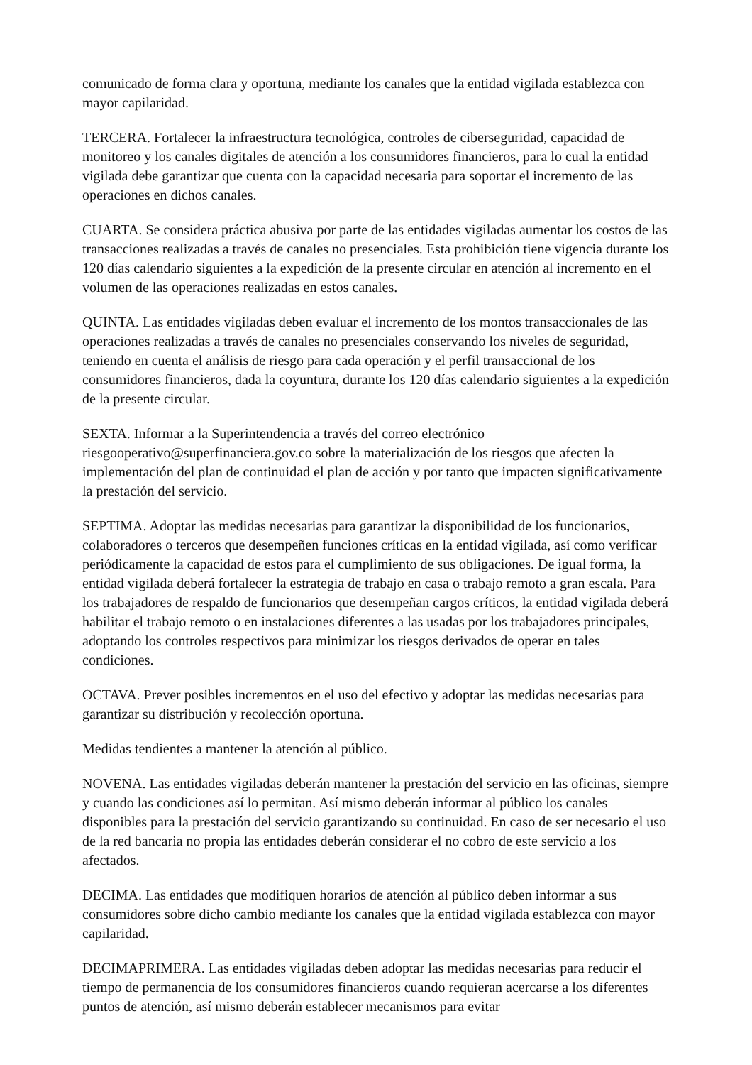comunicado de forma clara y oportuna, mediante los canales que la entidad vigilada establezca con mayor capilaridad.
TERCERA. Fortalecer la infraestructura tecnológica, controles de ciberseguridad, capacidad de monitoreo y los canales digitales de atención a los consumidores financieros, para lo cual la entidad vigilada debe garantizar que cuenta con la capacidad necesaria para soportar el incremento de las operaciones en dichos canales.
CUARTA. Se considera práctica abusiva por parte de las entidades vigiladas aumentar los costos de las transacciones realizadas a través de canales no presenciales. Esta prohibición tiene vigencia durante los 120 días calendario siguientes a la expedición de la presente circular en atención al incremento en el volumen de las operaciones realizadas en estos canales.
QUINTA. Las entidades vigiladas deben evaluar el incremento de los montos transaccionales de las operaciones realizadas a través de canales no presenciales conservando los niveles de seguridad, teniendo en cuenta el análisis de riesgo para cada operación y el perfil transaccional de los consumidores financieros, dada la coyuntura, durante los 120 días calendario siguientes a la expedición de la presente circular.
SEXTA. Informar a la Superintendencia a través del correo electrónico riesgooperativo@superfinanciera.gov.co sobre la materialización de los riesgos que afecten la implementación del plan de continuidad el plan de acción y por tanto que impacten significativamente la prestación del servicio.
SEPTIMA. Adoptar las medidas necesarias para garantizar la disponibilidad de los funcionarios, colaboradores o terceros que desempeñen funciones críticas en la entidad vigilada, así como verificar periódicamente la capacidad de estos para el cumplimiento de sus obligaciones. De igual forma, la entidad vigilada deberá fortalecer la estrategia de trabajo en casa o trabajo remoto a gran escala. Para los trabajadores de respaldo de funcionarios que desempeñan cargos críticos, la entidad vigilada deberá habilitar el trabajo remoto o en instalaciones diferentes a las usadas por los trabajadores principales, adoptando los controles respectivos para minimizar los riesgos derivados de operar en tales condiciones.
OCTAVA. Prever posibles incrementos en el uso del efectivo y adoptar las medidas necesarias para garantizar su distribución y recolección oportuna.
Medidas tendientes a mantener la atención al público.
NOVENA. Las entidades vigiladas deberán mantener la prestación del servicio en las oficinas, siempre y cuando las condiciones así lo permitan. Así mismo deberán informar al público los canales disponibles para la prestación del servicio garantizando su continuidad. En caso de ser necesario el uso de la red bancaria no propia las entidades deberán considerar el no cobro de este servicio a los afectados.
DECIMA. Las entidades que modifiquen horarios de atención al público deben informar a sus consumidores sobre dicho cambio mediante los canales que la entidad vigilada establezca con mayor capilaridad.
DECIMAPRIMERA. Las entidades vigiladas deben adoptar las medidas necesarias para reducir el tiempo de permanencia de los consumidores financieros cuando requieran acercarse a los diferentes puntos de atención, así mismo deberán establecer mecanismos para evitar